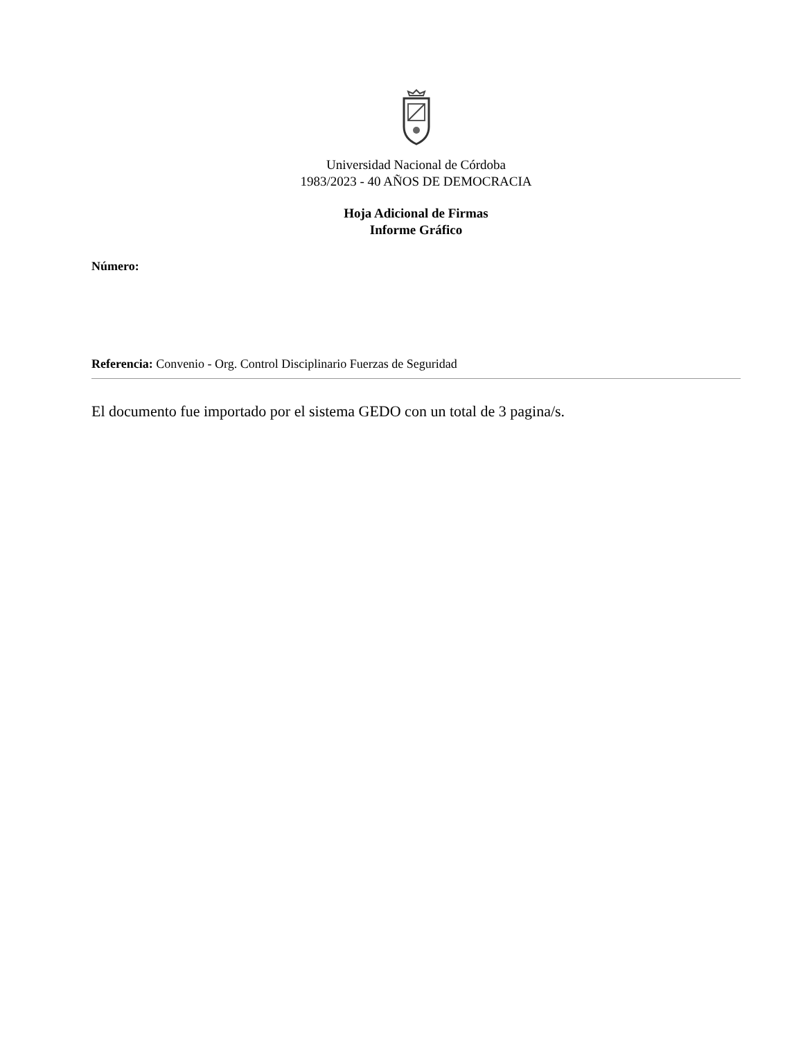Universidad Nacional de Córdoba
1983/2023 - 40 AÑOS DE DEMOCRACIA
Hoja Adicional de Firmas
Informe Gráfico
Número:
Referencia: Convenio - Org. Control Disciplinario Fuerzas de Seguridad
El documento fue importado por el sistema GEDO con un total de 3 pagina/s.